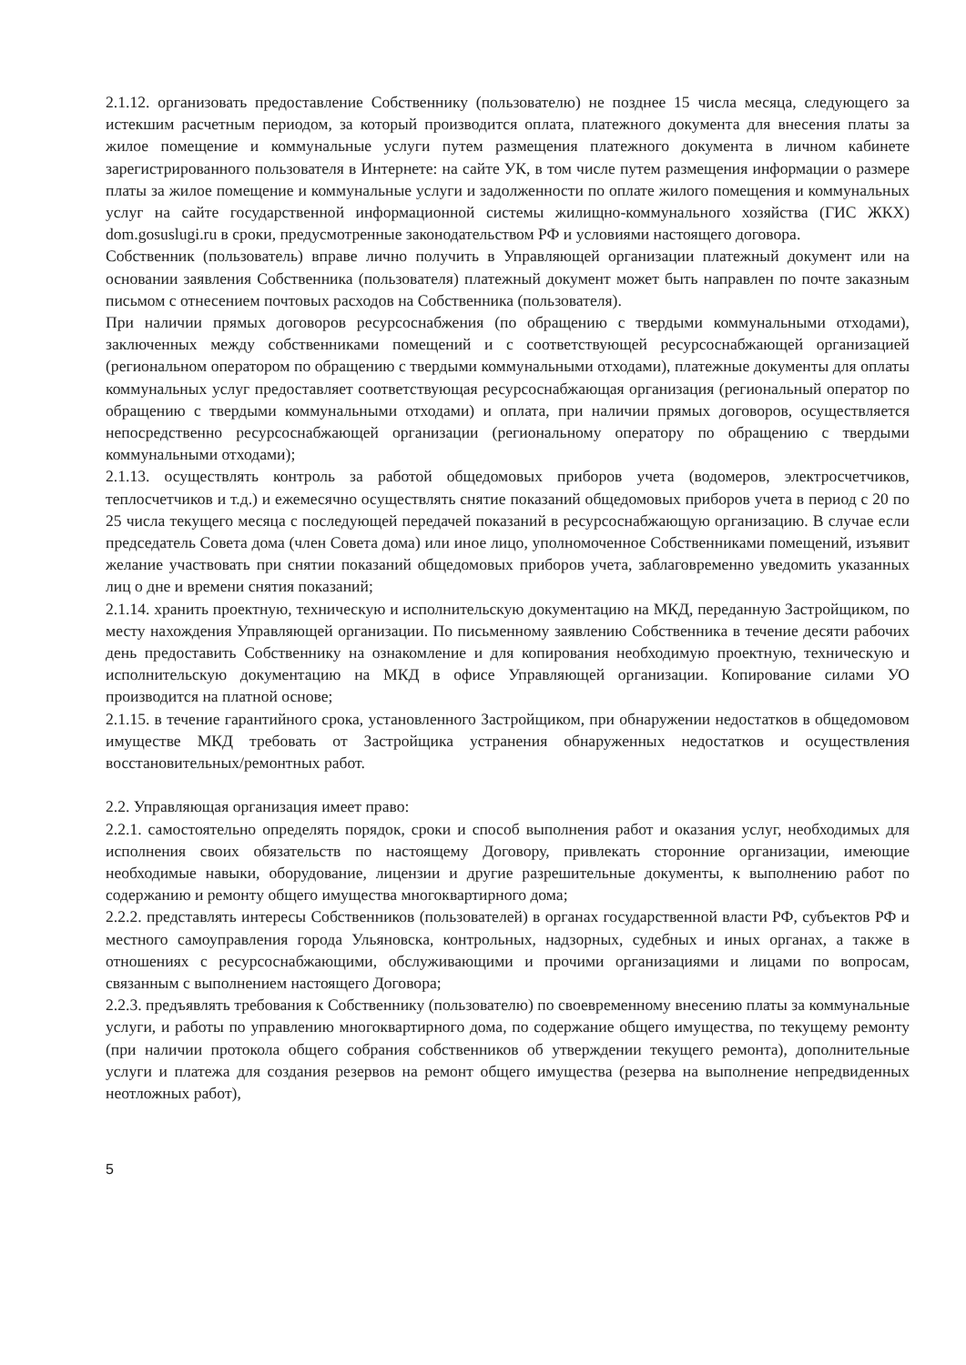2.1.12. организовать предоставление Собственнику (пользователю) не позднее 15 числа месяца, следующего за истекшим расчетным периодом, за который производится оплата, платежного документа для внесения платы за жилое помещение и коммунальные услуги путем размещения платежного документа в личном кабинете зарегистрированного пользователя в Интернете: на сайте УК, в том числе путем размещения информации о размере платы за жилое помещение и коммунальные услуги и задолженности по оплате жилого помещения и коммунальных услуг на сайте государственной информационной системы жилищно-коммунального хозяйства (ГИС ЖКХ) dom.gosuslugi.ru в сроки, предусмотренные законодательством РФ и условиями настоящего договора.
Собственник (пользователь) вправе лично получить в Управляющей организации платежный документ или на основании заявления Собственника (пользователя) платежный документ может быть направлен по почте заказным письмом с отнесением почтовых расходов на Собственника (пользователя).
При наличии прямых договоров ресурсоснабжения (по обращению с твердыми коммунальными отходами), заключенных между собственниками помещений и с соответствующей ресурсоснабжающей организацией (региональном оператором по обращению с твердыми коммунальными отходами), платежные документы для оплаты коммунальных услуг предоставляет соответствующая ресурсоснабжающая организация (региональный оператор по обращению с твердыми коммунальными отходами) и оплата, при наличии прямых договоров, осуществляется непосредственно ресурсоснабжающей организации (региональному оператору по обращению с твердыми коммунальными отходами);
2.1.13. осуществлять контроль за работой общедомовых приборов учета (водомеров, электросчетчиков, теплосчетчиков и т.д.) и ежемесячно осуществлять снятие показаний общедомовых приборов учета в период с 20 по 25 числа текущего месяца с последующей передачей показаний в ресурсоснабжающую организацию. В случае если председатель Совета дома (член Совета дома) или иное лицо, уполномоченное Собственниками помещений, изъявит желание участвовать при снятии показаний общедомовых приборов учета, заблаговременно уведомить указанных лиц о дне и времени снятия показаний;
2.1.14. хранить проектную, техническую и исполнительскую документацию на МКД, переданную Застройщиком, по месту нахождения Управляющей организации. По письменному заявлению Собственника в течение десяти рабочих день предоставить Собственнику на ознакомление и для копирования необходимую проектную, техническую и исполнительскую документацию на МКД в офисе Управляющей организации. Копирование силами УО производится на платной основе;
2.1.15. в течение гарантийного срока, установленного Застройщиком, при обнаружении недостатков в общедомовом имуществе МКД требовать от Застройщика устранения обнаруженных недостатков и осуществления восстановительных/ремонтных работ.
2.2. Управляющая организация имеет право:
2.2.1. самостоятельно определять порядок, сроки и способ выполнения работ и оказания услуг, необходимых для исполнения своих обязательств по настоящему Договору, привлекать сторонние организации, имеющие необходимые навыки, оборудование, лицензии и другие разрешительные документы, к выполнению работ по содержанию и ремонту общего имущества многоквартирного дома;
2.2.2. представлять интересы Собственников (пользователей) в органах государственной власти РФ, субъектов РФ и местного самоуправления города Ульяновска, контрольных, надзорных, судебных и иных органах, а также в отношениях с ресурсоснабжающими, обслуживающими и прочими организациями и лицами по вопросам, связанным с выполнением настоящего Договора;
2.2.3. предъявлять требования к Собственнику (пользователю) по своевременному внесению платы за коммунальные услуги, и работы по управлению многоквартирного дома, по содержание общего имущества, по текущему ремонту (при наличии протокола общего собрания собственников об утверждении текущего ремонта), дополнительные услуги и платежа для создания резервов на ремонт общего имущества (резерва на выполнение непредвиденных неотложных работ),
5